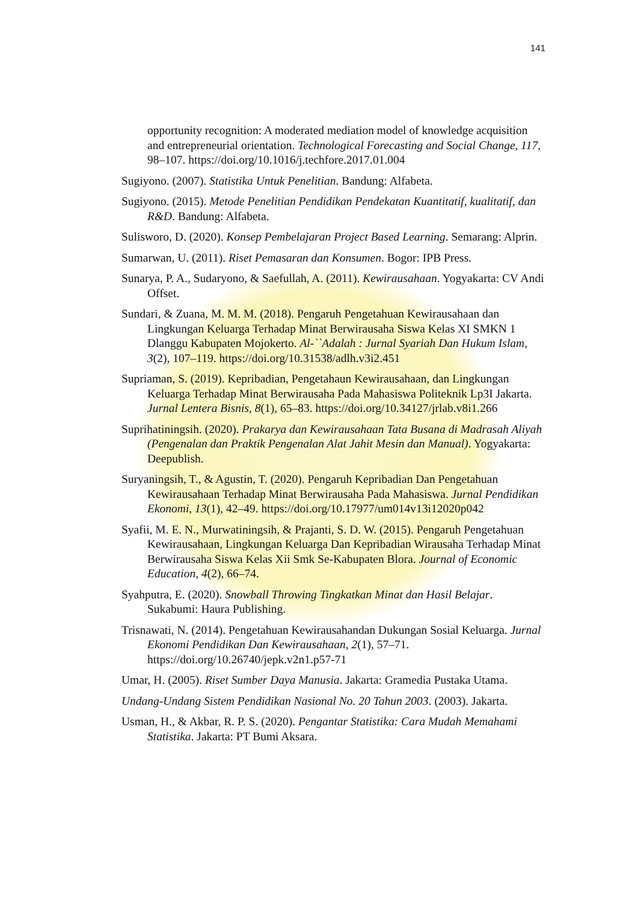141
opportunity recognition: A moderated mediation model of knowledge acquisition and entrepreneurial orientation. Technological Forecasting and Social Change, 117, 98–107. https://doi.org/10.1016/j.techfore.2017.01.004
Sugiyono. (2007). Statistika Untuk Penelitian. Bandung: Alfabeta.
Sugiyono. (2015). Metode Penelitian Pendidikan Pendekatan Kuantitatif, kualitatif, dan R&D. Bandung: Alfabeta.
Sulisworo, D. (2020). Konsep Pembelajaran Project Based Learning. Semarang: Alprin.
Sumarwan, U. (2011). Riset Pemasaran dan Konsumen. Bogor: IPB Press.
Sunarya, P. A., Sudaryono, & Saefullah, A. (2011). Kewirausahaan. Yogyakarta: CV Andi Offset.
Sundari, & Zuana, M. M. M. (2018). Pengaruh Pengetahuan Kewirausahaan dan Lingkungan Keluarga Terhadap Minat Berwirausaha Siswa Kelas XI SMKN 1 Dlanggu Kabupaten Mojokerto. Al-``Adalah : Jurnal Syariah Dan Hukum Islam, 3(2), 107–119. https://doi.org/10.31538/adlh.v3i2.451
Supriaman, S. (2019). Kepribadian, Pengetahaun Kewirausahaan, dan Lingkungan Keluarga Terhadap Minat Berwirausaha Pada Mahasiswa Politeknik Lp3I Jakarta. Jurnal Lentera Bisnis, 8(1), 65–83. https://doi.org/10.34127/jrlab.v8i1.266
Suprihatiningsih. (2020). Prakarya dan Kewirausahaan Tata Busana di Madrasah Aliyah (Pengenalan dan Praktik Pengenalan Alat Jahit Mesin dan Manual). Yogyakarta: Deepublish.
Suryaningsih, T., & Agustin, T. (2020). Pengaruh Kepribadian Dan Pengetahuan Kewirausahaan Terhadap Minat Berwirausaha Pada Mahasiswa. Jurnal Pendidikan Ekonomi, 13(1), 42–49. https://doi.org/10.17977/um014v13i12020p042
Syafii, M. E. N., Murwatiningsih, & Prajanti, S. D. W. (2015). Pengaruh Pengetahuan Kewirausahaan, Lingkungan Keluarga Dan Kepribadian Wirausaha Terhadap Minat Berwirausaha Siswa Kelas Xii Smk Se-Kabupaten Blora. Journal of Economic Education, 4(2), 66–74.
Syahputra, E. (2020). Snowball Throwing Tingkatkan Minat dan Hasil Belajar. Sukabumi: Haura Publishing.
Trisnawati, N. (2014). Pengetahuan Kewirausahandan Dukungan Sosial Keluarga. Jurnal Ekonomi Pendidikan Dan Kewirausahaan, 2(1), 57–71. https://doi.org/10.26740/jepk.v2n1.p57-71
Umar, H. (2005). Riset Sumber Daya Manusia. Jakarta: Gramedia Pustaka Utama.
Undang-Undang Sistem Pendidikan Nasional No. 20 Tahun 2003. (2003). Jakarta.
Usman, H., & Akbar, R. P. S. (2020). Pengantar Statistika: Cara Mudah Memahami Statistika. Jakarta: PT Bumi Aksara.